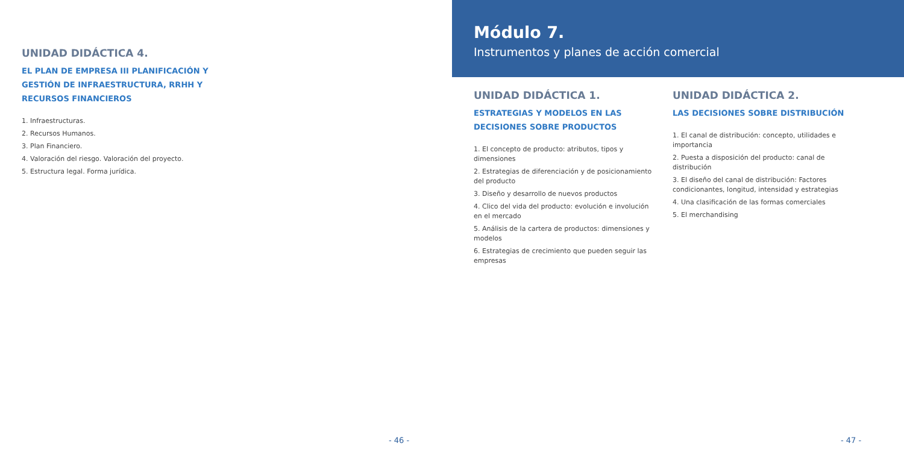UNIDAD DIDÁCTICA 4.
EL PLAN DE EMPRESA III PLANIFICACIÓN Y
GESTIÓN DE INFRAESTRUCTURA, RRHH Y
RECURSOS FINANCIEROS
1. Infraestructuras.
2. Recursos Humanos.
3. Plan Financiero.
4. Valoración del riesgo. Valoración del proyecto.
5. Estructura legal. Forma jurídica.
- 46 -
Módulo 7.
Instrumentos y planes de acción comercial
UNIDAD DIDÁCTICA 1.
ESTRATEGIAS Y MODELOS EN LAS DECISIONES SOBRE PRODUCTOS
1. El concepto de producto: atributos, tipos y dimensiones
2. Estrategias de diferenciación y de posicionamiento del producto
3. Diseño y desarrollo de nuevos productos
4. Clico del vida del producto: evolución e involución en el mercado
5. Análisis de la cartera de productos: dimensiones y modelos
6. Estrategias de crecimiento que pueden seguir las empresas
UNIDAD DIDÁCTICA 2.
LAS DECISIONES SOBRE DISTRIBUCIÓN
1. El canal de distribución: concepto, utilidades e importancia
2. Puesta a disposición del producto: canal de distribución
3. El diseño del canal de distribución: Factores condicionantes, longitud, intensidad y estrategias
4. Una clasificación de las formas comerciales
5. El merchandising
- 47 -